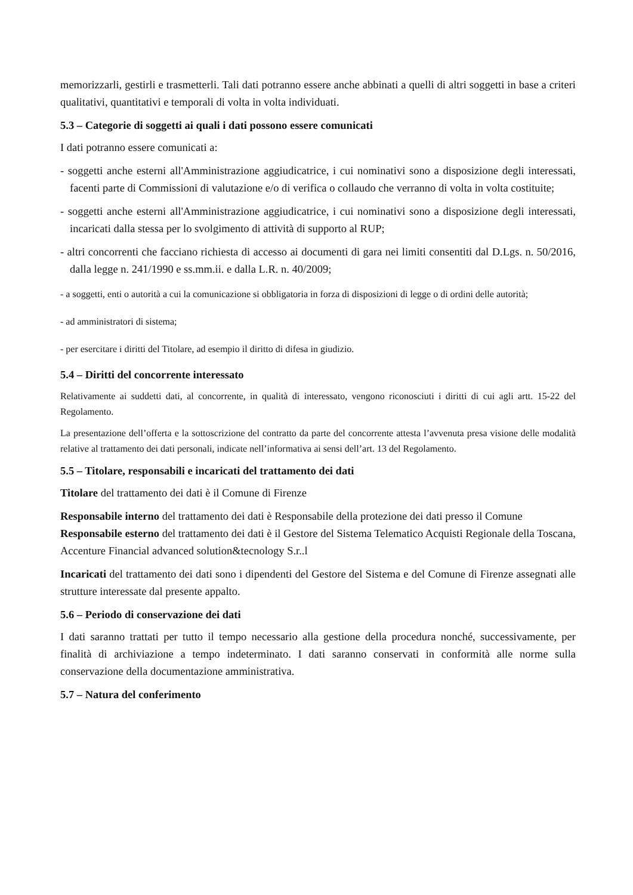memorizzarli, gestirli e trasmetterli. Tali dati potranno essere anche abbinati a quelli di altri soggetti in base a criteri qualitativi, quantitativi e temporali di volta in volta individuati.
5.3 – Categorie di soggetti ai quali i dati possono essere comunicati
I dati potranno essere comunicati a:
- soggetti anche esterni all'Amministrazione aggiudicatrice, i cui nominativi sono a disposizione degli interessati, facenti parte di Commissioni di valutazione e/o di verifica o collaudo che verranno di volta in volta costituite;
- soggetti anche esterni all'Amministrazione aggiudicatrice, i cui nominativi sono a disposizione degli interessati, incaricati dalla stessa per lo svolgimento di attività di supporto al RUP;
- altri concorrenti che facciano richiesta di accesso ai documenti di gara nei limiti consentiti dal D.Lgs. n. 50/2016, dalla legge n. 241/1990 e ss.mm.ii. e dalla L.R. n. 40/2009;
- a soggetti, enti o autorità a cui la comunicazione si obbligatoria in forza di disposizioni di legge o di ordini delle autorità;
- ad amministratori di sistema;
- per esercitare i diritti del Titolare, ad esempio il diritto di difesa in giudizio.
5.4 – Diritti del concorrente interessato
Relativamente ai suddetti dati, al concorrente, in qualità di interessato, vengono riconosciuti i diritti di cui agli artt. 15-22 del Regolamento.
La presentazione dell’offerta e la sottoscrizione del contratto da parte del concorrente attesta l’avvenuta presa visione delle modalità relative al trattamento dei dati personali, indicate nell’informativa ai sensi dell’art. 13 del Regolamento.
5.5 – Titolare, responsabili e incaricati del trattamento dei dati
Titolare del trattamento dei dati è il Comune di Firenze
Responsabile interno del trattamento dei dati è Responsabile della protezione dei dati presso il Comune Responsabile esterno del trattamento dei dati è il Gestore del Sistema Telematico Acquisti Regionale della Toscana, Accenture Financial advanced solution&tecnology S.r..l
Incaricati del trattamento dei dati sono i dipendenti del Gestore del Sistema e del Comune di Firenze assegnati alle strutture interessate dal presente appalto.
5.6 – Periodo di conservazione dei dati
I dati saranno trattati per tutto il tempo necessario alla gestione della procedura nonché, successivamente, per finalità di archiviazione a tempo indeterminato. I dati saranno conservati in conformità alle norme sulla conservazione della documentazione amministrativa.
5.7 – Natura del conferimento